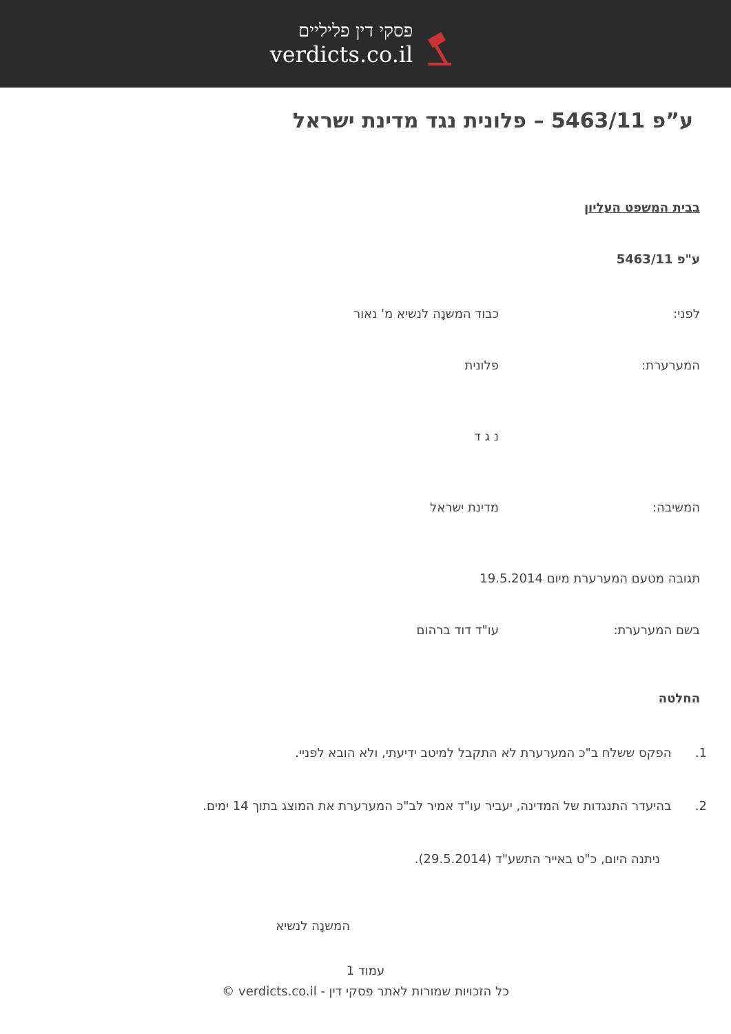פסקי דין פליליים
verdicts.co.il
ע”פ 5463/11 – פלונית נגד מדינת ישראל
בבית המשפט העליון
ע"פ 5463/11
לפני: כבוד המשנָה לנשיא מ' נאור
המערערת: פלונית
נ ג ד
המשיבה: מדינת ישראל
תגובה מטעם המערערת מיום 19.5.2014
בשם המערערת: עו"ד דוד ברהום
החלטה
1. הפקס ששלח ב"כ המערערת לא התקבל למיטב ידיעתי, ולא הובא לפניי.
2. בהיעדר התנגדות של המדינה, יעביר עו"ד אמיר לב"כ המערערת את המוצג בתוך 14 ימים.
ניתנה היום, כ"ט באייר התשע"ד (29.5.2014).
המשנָה לנשיא
עמוד 1
כל הזכויות שמורות לאתר פסקי דין - verdicts.co.il ©